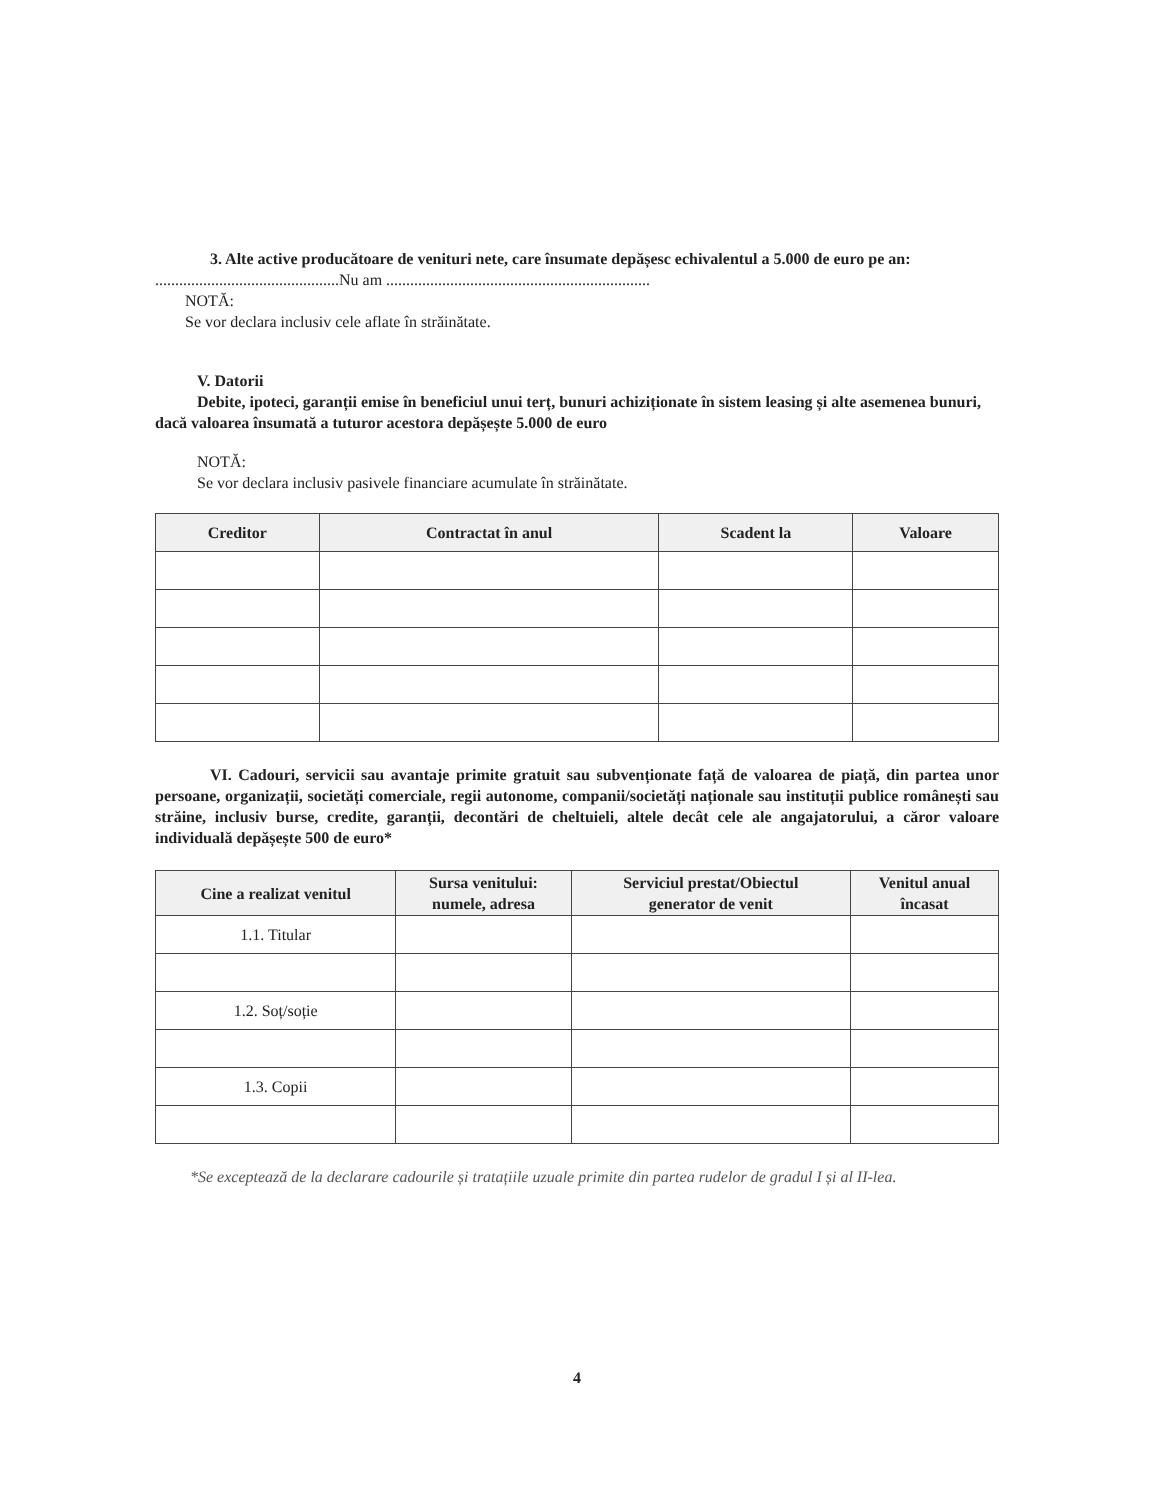3. Alte active producătoare de venituri nete, care însumate depășesc echivalentul a 5.000 de euro pe an:
..............................................Nu am ..................................................................
NOTĂ:
Se vor declara inclusiv cele aflate în străinătate.
V. Datorii
Debite, ipoteci, garanții emise în beneficiul unui terț, bunuri achiziționate în sistem leasing și alte asemenea bunuri, dacă valoarea însumată a tuturor acestora depășește 5.000 de euro
NOTĂ:
Se vor declara inclusiv pasivele financiare acumulate în străinătate.
| Creditor | Contractat în anul | Scadent la | Valoare |
| --- | --- | --- | --- |
VI. Cadouri, servicii sau avantaje primite gratuit sau subvenționate față de valoarea de piață, din partea unor persoane, organizații, societăți comerciale, regii autonome, companii/societăți naționale sau instituții publice românești sau străine, inclusiv burse, credite, garanții, decontări de cheltuieli, altele decât cele ale angajatorului, a căror valoare individuală depășește 500 de euro*
| Cine a realizat venitul | Sursa venitului: numele, adresa | Serviciul prestat/Obiectul generator de venit | Venitul anual încasat |
| --- | --- | --- | --- |
| 1.1. Titular | | | |
| 1.2. Soț/soție | | | |
| 1.3. Copii | | | |
*Se exceptează de la declarare cadourile și tratațiile uzuale primite din partea rudelor de gradul I și al II-lea.
4